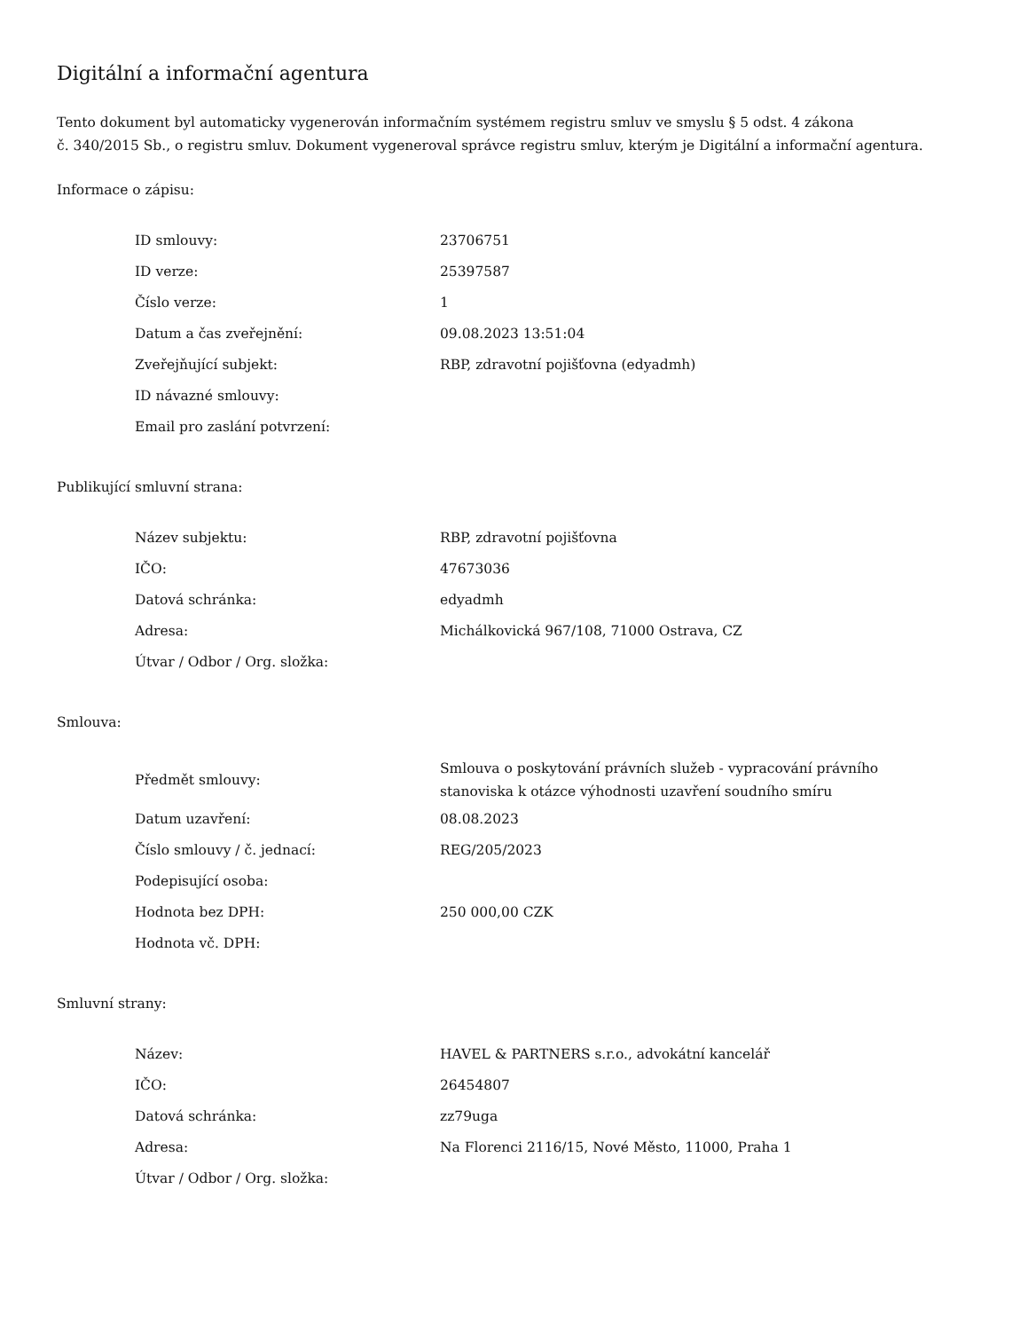Digitální a informační agentura
Tento dokument byl automaticky vygenerován informačním systémem registru smluv ve smyslu § 5 odst. 4 zákona
č. 340/2015 Sb., o registru smluv. Dokument vygeneroval správce registru smluv, kterým je Digitální a informační agentura.
Informace o zápisu:
| ID smlouvy: | 23706751 |
| ID verze: | 25397587 |
| Číslo verze: | 1 |
| Datum a čas zveřejnění: | 09.08.2023 13:51:04 |
| Zveřejňující subjekt: | RBP, zdravotní pojišťovna (edyadmh) |
| ID návazné smlouvy: | |
| Email pro zaslání potvrzení: | |
Publikující smluvní strana:
| Název subjektu: | RBP, zdravotní pojišťovna |
| IČO: | 47673036 |
| Datová schránka: | edyadmh |
| Adresa: | Michálkovická 967/108, 71000 Ostrava, CZ |
| Útvar / Odbor / Org. složka: | |
Smlouva:
| Předmět smlouvy: | Smlouva o poskytování právních služeb - vypracování právního stanoviska k otázce výhodnosti uzavření soudního smíru |
| Datum uzavření: | 08.08.2023 |
| Číslo smlouvy / č. jednací: | REG/205/2023 |
| Podepisující osoba: | |
| Hodnota bez DPH: | 250 000,00 CZK |
| Hodnota vč. DPH: | |
Smluvní strany:
| Název: | HAVEL & PARTNERS s.r.o., advokátní kancelář |
| IČO: | 26454807 |
| Datová schránka: | zz79uga |
| Adresa: | Na Florenci 2116/15, Nové Město, 11000, Praha 1 |
| Útvar / Odbor / Org. složka: | |